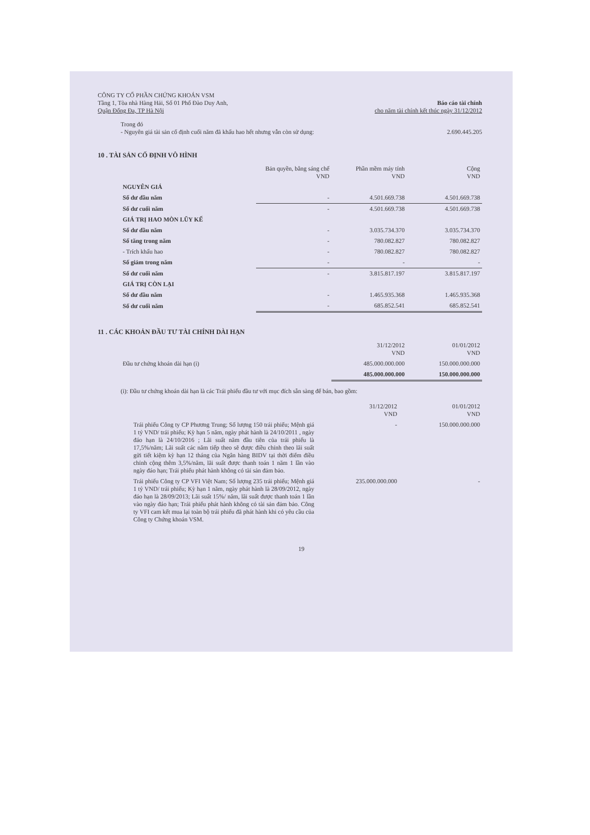CÔNG TY CỔ PHẦN CHỨNG KHOÁN VSM
Tầng 1, Tòa nhà Hàng Hải, Số 01 Phố Đào Duy Anh,
Quận Đống Đa, TP Hà Nội
Báo cáo tài chính
cho năm tài chính kết thúc ngày 31/12/2012
Trong đó
- Nguyên giá tài sản cố định cuối năm đã khấu hao hết nhưng vẫn còn sử dụng: 2.690.445.205
10 . TÀI SẢN CỐ ĐỊNH VÔ HÌNH
| | Bản quyền, bằng sáng chế VND | Phần mềm máy tính VND | Cộng VND |
| --- | --- | --- | --- |
| NGUYÊN GIÁ | | | |
| Số dư đầu năm | - | 4.501.669.738 | 4.501.669.738 |
| Số dư cuối năm | - | 4.501.669.738 | 4.501.669.738 |
| GIÁ TRỊ HAO MÒN LŨY KẾ | | | |
| Số dư đầu năm | - | 3.035.734.370 | 3.035.734.370 |
| Số tăng trong năm | - | 780.082.827 | 780.082.827 |
| - Trích khấu hao | - | 780.082.827 | 780.082.827 |
| Số giảm trong năm | - | - | - |
| Số dư cuối năm | - | 3.815.817.197 | 3.815.817.197 |
| GIÁ TRỊ CÒN LẠI | | | |
| Số dư đầu năm | - | 1.465.935.368 | 1.465.935.368 |
| Số dư cuối năm | - | 685.852.541 | 685.852.541 |
11 . CÁC KHOẢN ĐẦU TƯ TÀI CHÍNH DÀI HẠN
| | 31/12/2012 VND | 01/01/2012 VND |
| --- | --- | --- |
| Đầu tư chứng khoán dài hạn (i) | 485.000.000.000 | 150.000.000.000 |
| | 485.000.000.000 | 150.000.000.000 |
(i): Đầu tư chứng khoán dài hạn là các Trái phiếu đầu tư với mục đích sẵn sàng để bán, bao gồm:
| | 31/12/2012 VND | 01/01/2012 VND |
| --- | --- | --- |
| Trái phiếu Công ty CP Phương Trung; Số lượng 150 trái phiếu; Mệnh giá 1 tỷ VND/ trái phiếu; Kỳ hạn 5 năm, ngày phát hành là 24/10/2011 , ngày đáo hạn là 24/10/2016 ; Lãi suất năm đầu tiên của trái phiếu là 17,5%/năm; Lãi suất các năm tiếp theo sẽ được điều chỉnh theo lãi suất gửi tiết kiệm kỳ hạn 12 tháng của Ngân hàng BIDV tại thời điểm điều chỉnh cộng thêm 3,5%/năm, lãi suất được thanh toán 1 năm 1 lần vào ngày đáo hạn; Trái phiếu phát hành không có tài sản đảm bảo. | - | 150.000.000.000 |
| Trái phiếu Công ty CP VFI Việt Nam; Số lượng 235 trái phiếu; Mệnh giá 1 tỷ VND/ trái phiếu; Kỳ hạn 1 năm, ngày phát hành là 28/09/2012, ngày đáo hạn là 28/09/2013; Lãi suất 15%/ năm, lãi suất được thanh toán 1 lần vào ngày đáo hạn; Trái phiếu phát hành không có tài sản đảm bảo. Công ty VFI cam kết mua lại toàn bộ trái phiếu đã phát hành khi có yêu cầu của Công ty Chứng khoán VSM. | 235.000.000.000 | - |
19